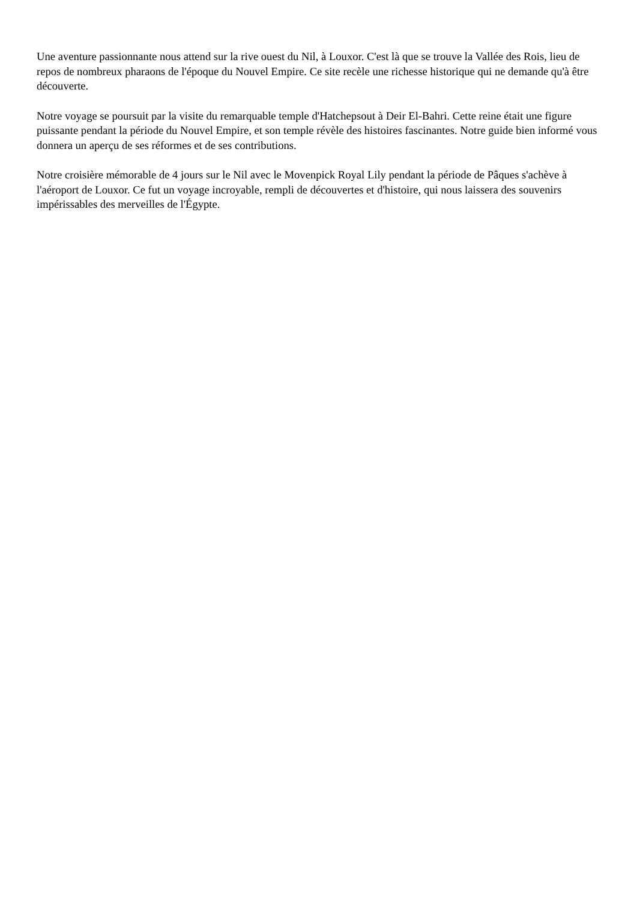Une aventure passionnante nous attend sur la rive ouest du Nil, à Louxor. C'est là que se trouve la Vallée des Rois, lieu de repos de nombreux pharaons de l'époque du Nouvel Empire. Ce site recèle une richesse historique qui ne demande qu'à être découverte.
Notre voyage se poursuit par la visite du remarquable temple d'Hatchepsout à Deir El-Bahri. Cette reine était une figure puissante pendant la période du Nouvel Empire, et son temple révèle des histoires fascinantes. Notre guide bien informé vous donnera un aperçu de ses réformes et de ses contributions.
Notre croisière mémorable de 4 jours sur le Nil avec le Movenpick Royal Lily pendant la période de Pâques s'achève à l'aéroport de Louxor. Ce fut un voyage incroyable, rempli de découvertes et d'histoire, qui nous laissera des souvenirs impérissables des merveilles de l'Égypte.